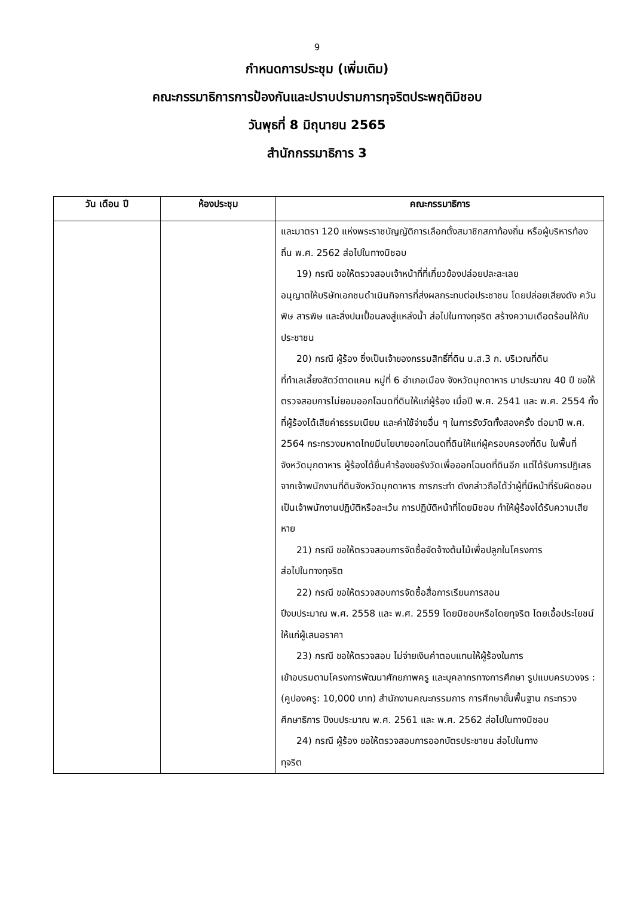9
กำหนดการประชุม (เพิ่มเติม)
คณะกรรมาธิการการป้องกันและปราบปรามการทุจริตประพฤติมิชอบ
วันพุธที่ 8 มิถุนายน 2565
สำนักกรรมาธิการ 3
| วัน เดือน ปี | ห้องประชุม | คณะกรรมาธิการ |
| --- | --- | --- |
| | | และมาตรา 120 แห่งพระราชบัญญัติการเลือกตั้งสมาชิกสภาท้องถิ่น หรือผู้บริหารท้องถิ่น พ.ศ. 2562 ส่อไปในทางมิชอบ 19) กรณี ขอให้ตรวจสอบเจ้าหน้าที่ที่เกี่ยวข้องปล่อยปละละเลย อนุญาตให้บริษัทเอกชนดำเนินกิจการที่ส่งผลกระทบต่อประชาชน โดยปล่อยเสียงดัง ควันพิษ สารพิษ และสิ่งปนเปื้อนลงสู่แหล่งน้ำ ส่อไปในทางทุจริต สร้างความเดือดร้อนให้กับประชาชน 20) กรณี ผู้ร้อง ซึ่งเป็นเจ้าของกรรมสิทธิ์ที่ดิน น.ส.3 ก. บริเวณที่ดิน ที่ทำเลเลี้ยงสัตว์ตาดแคน หมู่ที่ 6 อำเภอเมือง จังหวัดมุกดาหาร มาประมาณ 40 ปี ขอให้ตรวจสอบการไม่ยอมออกโฉนดที่ดินให้แก่ผู้ร้อง เมื่อปี พ.ศ. 2541 และ พ.ศ. 2554 ทั้งที่ผู้ร้องได้เสียค่าธรรมเนียม และค่าใช้จ่ายอื่น ๆ ในการรังวัดทั้งสองครั้ง ต่อมาปี พ.ศ. 2564 กระทรวงมหาดไทยมีนโยบายออกโฉนดที่ดินให้แก่ผู้ครอบครองที่ดิน ในพื้นที่จังหวัดมุกดาหาร ผู้ร้องได้ยื่นคำร้องขอรังวัดเพื่อออกโฉนดที่ดินอีก แต่ได้รับการปฏิเสธจากเจ้าพนักงานที่ดินจังหวัดมุกดาหาร การกระทำ ดังกล่าวถือได้ว่าผู้ที่มีหน้าที่รับผิดชอบเป็นเจ้าพนักงานปฏิบัติหรือละเว้น การปฏิบัติหน้าที่โดยมิชอบ ทำให้ผู้ร้องได้รับความเสียหาย 21) กรณี ขอให้ตรวจสอบการจัดซื้อจัดจ้างต้นไม้เพื่อปลูกในโครงการ ส่อไปในทางทุจริต 22) กรณี ขอให้ตรวจสอบการจัดซื้อสื่อการเรียนการสอน ปีงบประมาณ พ.ศ. 2558 และ พ.ศ. 2559 โดยมิชอบหรือโดยทุจริต โดยเอื้อประโยชน์ให้แก่ผู้เสนอราคา 23) กรณี ขอให้ตรวจสอบ ไม่จ่ายเงินค่าตอบแทนให้ผู้ร้องในการ เข้าอบรมตามโครงการพัฒนาศักยภาพครู และบุคลากรทางการศึกษา รูปแบบครบวงจร : (คูปองครู: 10,000 บาท) สำนักงานคณะกรรมการ การศึกษาขั้นพื้นฐาน กระทรวงศึกษาธิการ ปีงบประมาณ พ.ศ. 2561 และ พ.ศ. 2562 ส่อไปในทางมิชอบ 24) กรณี ผู้ร้อง ขอให้ตรวจสอบการออกบัตรประชาชน ส่อไปในทาง ทุจริต |